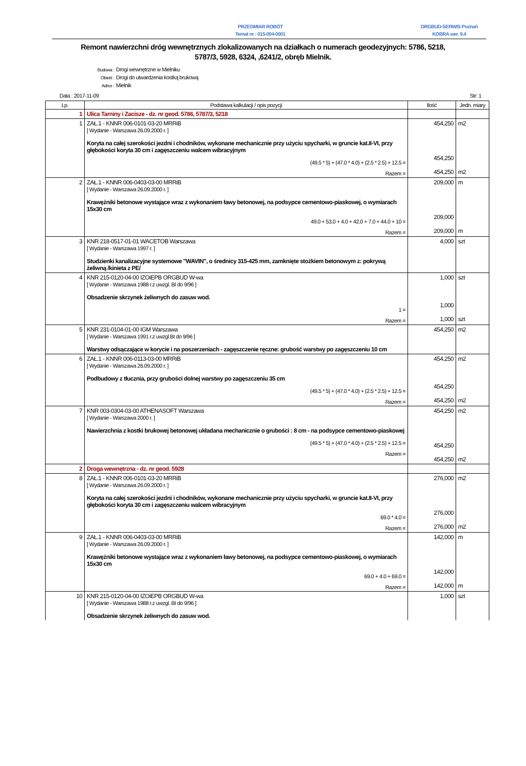PRZEDMIAR ROBÓT
Temat nr : 015-004-0001
ORGBUD-SERWIS Poznań
KOBRA wer. 9.4
Remont nawierzchni dróg wewnętrznych zlokalizowanych na działkach o numerach geodezyjnych: 5786, 5218, 5787/3, 5928, 6324, ,6241/2, obręb Mielnik.
Budowa : Drogi wewnętrzne w Mielniku
Obiekt : Drogi do utwardzenia kostką brukową
Adres : Mielnik
Data : 2017-11-09 Str: 1
| Lp. | Podstawa kalkulacji / opis pozycji | Ilość | Jedn. miary |
| --- | --- | --- | --- |
| 1 | Ulica Tarniny i Zacisze - dz. nr geod. 5786, 5787/3, 5218 | | |
| 1 | ZAŁ.1 - KNNR 006-0101-03-20 MRRiB [ Wydanie - Warszawa 26.09.2000 r. ] Koryta na całej szerokości jezdni i chodników, wykonane mechanicznie przy użyciu spycharki, w gruncie kat.II-VI, przy głębokości koryta 30 cm i zagęszczeniu walcem wibracyjnym (49.5 * 5) + (47.0 * 4.0) + (2.5 * 2.5) + 12.5 = Razem = | 454,250 454,250 454,250 | m2 m2 |
| 2 | ZAŁ.1 - KNNR 006-0403-03-00 MRRiB [ Wydanie - Warszawa 26.09.2000 r. ] Krawężniki betonowe wystające wraz z wykonaniem ławy betonowej, na podsypce cementowo-piaskowej, o wymiarach 15x30 cm 49.0 + 53.0 + 4.0 + 42.0 + 7.0 + 44.0 + 10 = Razem = | 209,000 209,000 209,000 | m m |
| 3 | KNR 218-0517-01-01 WACETOB Warszawa [ Wydanie - Warszawa 1997 r. ] Studzienki kanalizacyjne systemowe "WAVIN", o średnicy 315-425 mm, zamknięte stożkiem betonowym z: pokrywą żeliwną /kinieta z PE/ | 4,000 | szt |
| 4 | KNR 215-0120-04-00 IZOiEPB ORGBUD W-wa [ Wydanie - Warszawa 1988 r.z uwzgl. BI do 9/96 ] Obsadzenie skrzynek żeliwnych do zasuw wod. 1 = Razem = | 1,000 1,000 1,000 | szt szt |
| 5 | KNR 231-0104-01-00 IGM Warszawa [ Wydanie - Warszawa 1991 r.z uwzgl.BI do 9/96 ] Warstwy odsączające w korycie i na poszerzeniach - zagęszczenie ręczne: grubość warstwy po zagęszczeniu 10 cm | 454,250 | m2 |
| 6 | ZAŁ.1 - KNNR 006-0113-03-00 MRRiB [ Wydanie - Warszawa 26.09.2000 r. ] Podbudowy z tłucznia, przy grubości dolnej warstwy po zagęszczeniu 35 cm (49.5 * 5) + (47.0 * 4.0) + (2.5 * 2.5) + 12.5 = Razem = | 454,250 454,250 454,250 | m2 m2 |
| 7 | KNR 003-0304-03-00 ATHENASOFT Warszawa [ Wydanie - Warszawa 2000 r. ] Nawierzchnia z kostki brukowej betonowej układana mechanicznie o grubości : 8 cm - na podsypce cementowo-piaskowej (49.5 * 5) + (47.0 * 4.0) + (2.5 * 2.5) + 12.5 = Razem = | 454,250 454,250 454,250 | m2 m2 |
| 2 | Droga wewnętrzna - dz. nr geod. 5928 | | |
| 8 | ZAŁ.1 - KNNR 006-0101-03-20 MRRiB [ Wydanie - Warszawa 26.09.2000 r. ] Koryta na całej szerokości jezdni i chodników, wykonane mechanicznie przy użyciu spycharki, w gruncie kat.II-VI, przy głębokości koryta 30 cm i zagęszczeniu walcem wibracyjnym 69.0 * 4.0 = Razem = | 276,000 276,000 276,000 | m2 m2 |
| 9 | ZAŁ.1 - KNNR 006-0403-03-00 MRRiB [ Wydanie - Warszawa 26.09.2000 r. ] Krawężniki betonowe wystające wraz z wykonaniem ławy betonowej, na podsypce cementowo-piaskowej, o wymiarach 15x30 cm 69.0 + 4.0 + 69.0 = Razem = | 142,000 142,000 142,000 | m m |
| 10 | KNR 215-0120-04-00 IZOiEPB ORGBUD W-wa [ Wydanie - Warszawa 1988 r.z uwzgl. BI do 9/96 ] Obsadzenie skrzynek żeliwnych do zasuw wod. | 1,000 | szt |